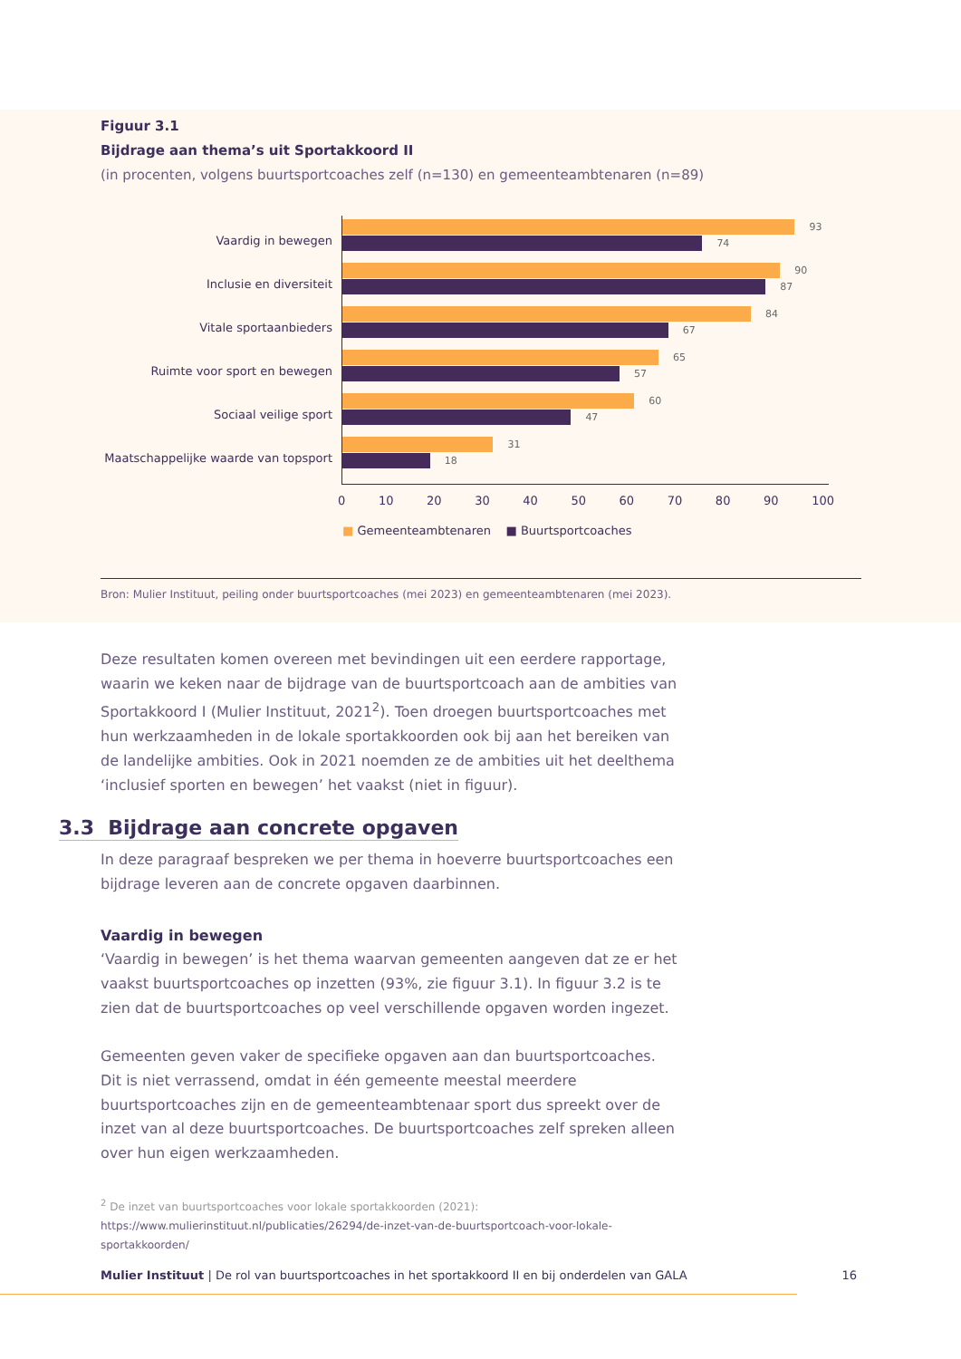Figuur 3.1
Bijdrage aan thema’s uit Sportakkoord II
(in procenten, volgens buurtsportcoaches zelf (n=130) en gemeenteambtenaren (n=89)
Vaardig in bewegen
Inclusie en diversiteit
Vitale sportaanbieders
Ruimte voor sport en bewegen
Sociaal veilige sport
Maatschappelijke waarde van topsport
93
74
90
87
84
67
65
57
60
47
31
18
0 10 20 30 40 50 60 70 80 90 100
■ Gemeenteambtenaren ■ Buurtsportcoaches
Bron: Mulier Instituut, peiling onder buurtsportcoaches (mei 2023) en gemeenteambtenaren (mei 2023).
Deze resultaten komen overeen met bevindingen uit een eerdere rapportage, waarin we keken naar de bijdrage van de buurtsportcoach aan de ambities van Sportakkoord I (Mulier Instituut, 2021<sup>2</sup>). Toen droegen buurtsportcoaches met hun werkzaamheden in de lokale sportakkoorden ook bij aan het bereiken van de landelijke ambities. Ook in 2021 noemden ze de ambities uit het deelthema ‘inclusief sporten en bewegen’ het vaakst (niet in figuur).
3.3 Bijdrage aan concrete opgaven
In deze paragraaf bespreken we per thema in hoeverre buurtsportcoaches een bijdrage leveren aan de concrete opgaven daarbinnen.
Vaardig in bewegen
‘Vaardig in bewegen’ is het thema waarvan gemeenten aangeven dat ze er het vaakst buurtsportcoaches op inzetten (93%, zie figuur 3.1). In figuur 3.2 is te zien dat de buurtsportcoaches op veel verschillende opgaven worden ingezet.
Gemeenten geven vaker de specifieke opgaven aan dan buurtsportcoaches. Dit is niet verrassend, omdat in één gemeente meestal meerdere buurtsportcoaches zijn en de gemeenteambtenaar sport dus spreekt over de inzet van al deze buurtsportcoaches. De buurtsportcoaches zelf spreken alleen over hun eigen werkzaamheden.
<sup>2</sup> De inzet van buurtsportcoaches voor lokale sportakkoorden (2021):
https://www.mulierinstituut.nl/publicaties/26294/de-inzet-van-de-buurtsportcoach-voor-lokale-sportakkoorden/
Mulier Instituut | De rol van buurtsportcoaches in het sportakkoord II en bij onderdelen van GALA 16